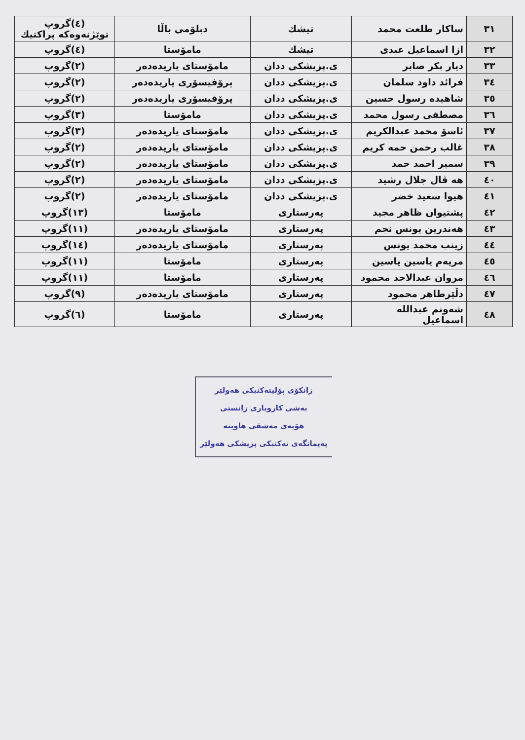| ٣١ | ساكار طلعت محمد | تيشك | دبلۆمی باڵا | (٤)گروپ توێژنەوەكە پراكتیك |
| ٣٢ | ازا اسماعيل عبدی | تيشك | مامۆستا | (٤)گروپ |
| ٣٣ | ديار بكر صابر | ی.پزيشكی ددان | مامۆستای ياريدەدەر | (٢)گروپ |
| ٣٤ | فرائد داود سلمان | ی.پزيشكی ددان | پرۆفيسۆری ياريدەدەر | (٢)گروپ |
| ٣٥ | شاهيده رسول حسين | ی.پزيشكی ددان | پرۆفيسۆری ياريدەدەر | (٢)گروپ |
| ٣٦ | مصطفی رسول محمد | ی.پزيشكی ددان | مامۆستا | (٣)گروپ |
| ٣٧ | ئاسۆ محمد عبدالكريم | ی.پزيشكی ددان | مامۆستای ياريدەدەر | (٣)گروپ |
| ٣٨ | غالب رحمن حمه كريم | ی.پزيشكی ددان | مامۆستای ياريدەدەر | (٢)گروپ |
| ٣٩ | سمير احمد حمد | ی.پزيشكی ددان | مامۆستای ياريدەدەر | (٢)گروپ |
| ٤٠ | هه ڤال جلال رشيد | ی.پزيشكی ددان | مامۆستای ياريدەدەر | (٢)گروپ |
| ٤١ | هيوا سعيد خضر | ی.پزيشكی ددان | مامۆستای ياريدەدەر | (٢)گروپ |
| ٤٢ | پشتيوان ظاهر مجيد | پەرستاری | مامۆستا | (١٣)گروپ |
| ٤٣ | هەندرين يونس نجم | پەرستاری | مامۆستای ياريدەدەر | (١١)گروپ |
| ٤٤ | زينب محمد يونس | پەرستاری | مامۆستای ياريدەدەر | (١٤)گروپ |
| ٤٥ | مريەم ياسين ياسين | پەرستاری | مامۆستا | (١١)گروپ |
| ٤٦ | مروان عبدالاحد محمود | پەرستاری | مامۆستا | (١١)گروپ |
| ٤٧ | دڵێرطاهر محمود | پەرستاری | مامۆستای ياريدەدەر | (٩)گروپ |
| ٤٨ | شەونم عبدالله اسماعيل | پەرستاری | مامۆستا | (٦)گروپ |
زانكۆی پۆلیتەكنیكی هەولێر
بەشی كاروباری زانستی
هۆبەی مەشقی هاوینە
پەیمانگەی تەكنیكی پزیشكی هەولێر